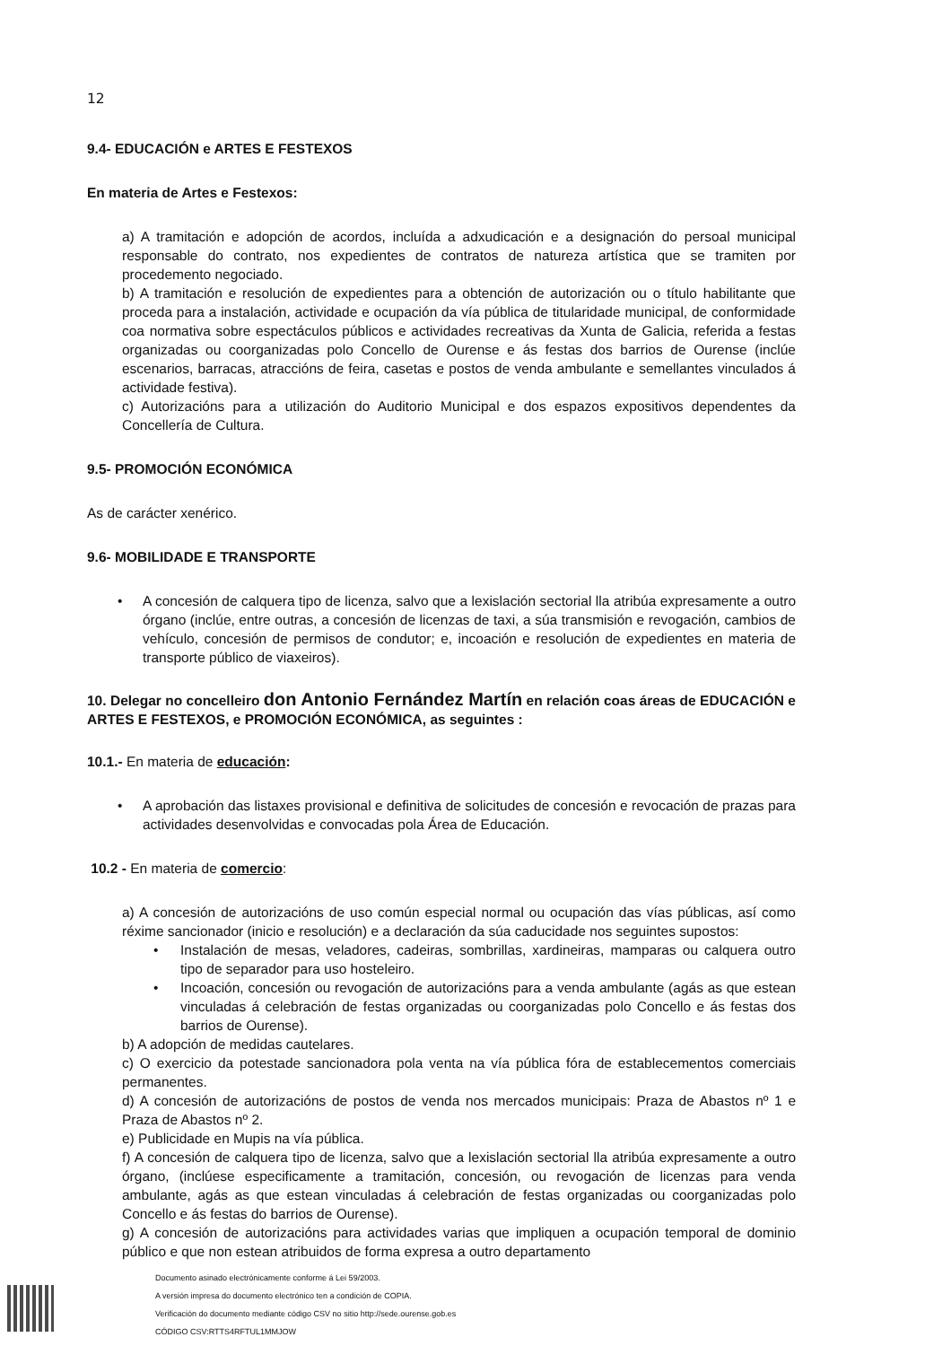12
9.4- EDUCACIÓN e ARTES E FESTEXOS
En materia de Artes e Festexos:
a) A tramitación e adopción de acordos, incluída a adxudicación e a designación do persoal municipal responsable do contrato, nos expedientes de contratos de natureza artística que se tramiten por procedemento negociado.
b) A tramitación e resolución de expedientes para a obtención de autorización ou o título habilitante que proceda para a instalación, actividade e ocupación da vía pública de titularidade municipal, de conformidade coa normativa sobre espectáculos públicos e actividades recreativas da Xunta de Galicia, referida a festas organizadas ou coorganizadas polo Concello de Ourense e ás festas dos barrios de Ourense (inclúe escenarios, barracas, atraccións de feira, casetas e postos de venda ambulante e semellantes vinculados á actividade festiva).
c) Autorizacións para a utilización do Auditorio Municipal e dos espazos expositivos dependentes da Concellería de Cultura.
9.5- PROMOCIÓN ECONÓMICA
As de carácter xenérico.
9.6- MOBILIDADE E TRANSPORTE
• A concesión de calquera tipo de licenza, salvo que a lexislación sectorial lla atribúa expresamente a outro órgano (inclúe, entre outras, a concesión de licenzas de taxi, a súa transmisión e revogación, cambios de vehículo, concesión de permisos de condutor; e, incoación e resolución de expedientes en materia de transporte público de viaxeiros).
10. Delegar no concelleiro don Antonio Fernández Martín en relación coas áreas de EDUCACIÓN e ARTES E FESTEXOS, e PROMOCIÓN ECONÓMICA, as seguintes :
10.1.- En materia de educación:
• A aprobación das listaxes provisional e definitiva de solicitudes de concesión e revocación de prazas para actividades desenvolvidas e convocadas pola Área de Educación.
10.2 - En materia de comercio:
a) A concesión de autorizacións de uso común especial normal ou ocupación das vías públicas, así como réxime sancionador (inicio e resolución) e a declaración da súa caducidade nos seguintes supostos:
• Instalación de mesas, veladores, cadeiras, sombrillas, xardineiras, mamparas ou calquera outro tipo de separador para uso hosteleiro.
• Incoación, concesión ou revogación de autorizacións para a venda ambulante (agás as que estean vinculadas á celebración de festas organizadas ou coorganizadas polo Concello e ás festas dos barrios de Ourense).
b) A adopción de medidas cautelares.
c) O exercicio da potestade sancionadora pola venta na vía pública fóra de establecementos comerciais permanentes.
d) A concesión de autorizacións de postos de venda nos mercados municipais: Praza de Abastos nº 1 e Praza de Abastos nº 2.
e) Publicidade en Mupis na vía pública.
f) A concesión de calquera tipo de licenza, salvo que a lexislación sectorial lla atribúa expresamente a outro órgano, (inclúese especificamente a tramitación, concesión, ou revogación de licenzas para venda ambulante, agás as que estean vinculadas á celebración de festas organizadas ou coorganizadas polo Concello e ás festas do barrios de Ourense).
g) A concesión de autorizacións para actividades varias que impliquen a ocupación temporal de dominio público e que non estean atribuidos de forma expresa a outro departamento
Documento asinado electrónicamente conforme á Lei 59/2003.
A versión impresa do documento electrónico ten a condición de COPIA.
Verificación do documento mediante código CSV no sitio http://sede.ourense.gob.es
CÓDIGO CSV:RTTS4RFTUL1MMJOW